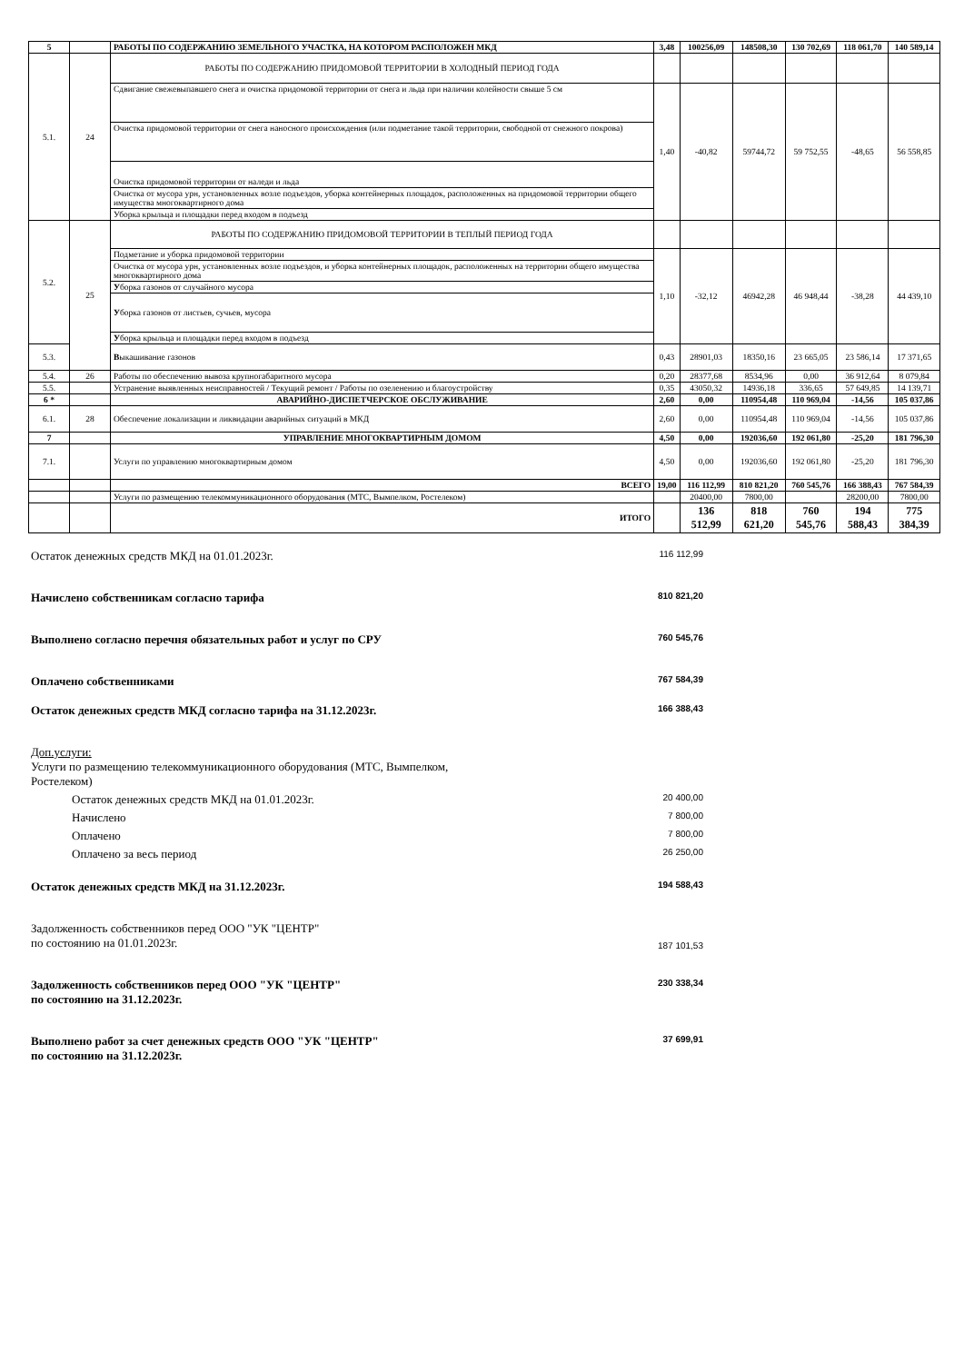| 5 | | РАБОТЫ ПО СОДЕРЖАНИЮ ЗЕМЕЛЬНОГО УЧАСТКА, НА КОТОРОМ РАСПОЛОЖЕН МКД | 3,48 | 100256,09 | 148508,30 | 130 702,69 | 118 061,70 | 140 589,14 |
| 5.1. | 24 | РАБОТЫ ПО СОДЕРЖАНИЮ ПРИДОМОВОЙ ТЕРРИТОРИИ В ХОЛОДНЫЙ ПЕРИОД ГОДА | | | | | | |
| | | Сдвигание свежевыпавшего снега и очистка придомовой территории от снега и льда при наличии колейности свыше 5 см | 1,40 | -40,82 | 59744,72 | 59 752,55 | -48,65 | 56 558,85 |
| | | Очистка придомовой территории от снега наносного происхождения (или подметание такой территории, свободной от снежного покрова) | | | | | | |
| | | Очистка придомовой территории от наледи и льда | | | | | | |
| | | Очистка от мусора урн, установленных возле подъездов, уборка контейнерных площадок, расположенных на придомовой территории общего имущества многоквартирного дома | | | | | | |
| | | Уборка крыльца и площадки перед входом в подъезд | | | | | | |
| 5.2. | 25 | РАБОТЫ ПО СОДЕРЖАНИЮ ПРИДОМОВОЙ ТЕРРИТОРИИ В ТЕПЛЫЙ ПЕРИОД ГОДА | | | | | | |
| | | Подметание и уборка придомовой территории | 1,10 | -32,12 | 46942,28 | 46 948,44 | -38,28 | 44 439,10 |
| | | Очистка от мусора урн, установленных возле подъездов, и уборка контейнерных площадок, расположенных на территории общего имущества многоквартирного дома | | | | | | |
| | | У борка газонов от случайного мусора | | | | | | |
| | | У борка газонов от листьев, сучьев, мусора | | | | | | |
| | | У борка крыльца и площадки перед входом в подъезд | | | | | | |
| 5.3. | | В ыкашивание газонов | 0,43 | 28901,03 | 18350,16 | 23 665,05 | 23 586,14 | 17 371,65 |
| 5.4. | 26 | Работы по обеспечению вывоза крупногабаритного мусора | 0,20 | 28377,68 | 8534,96 | 0,00 | 36 912,64 | 8 079,84 |
| 5.5. | | Устранение выявленных неисправностей / Текущий ремонт / Работы по озеленению и благоустройству | 0,35 | 43050,32 | 14936,18 | 336,65 | 57 649,85 | 14 139,71 |
| 6 * | | АВАРИЙНО-ДИСПЕТЧЕРСКОЕ ОБСЛУЖИВАНИЕ | 2,60 | 0,00 | 110954,48 | 110 969,04 | -14,56 | 105 037,86 |
| 6.1. | 28 | Обеспечение локализации и ликвидации аварийных ситуаций в МКД | 2,60 | 0,00 | 110954,48 | 110 969,04 | -14,56 | 105 037,86 |
| 7 | | УПРАВЛЕНИЕ МНОГОКВАРТИРНЫМ ДОМОМ | 4,50 | 0,00 | 192036,60 | 192 061,80 | -25,20 | 181 796,30 |
| 7.1. | | Услуги по управлению многоквартирным домом | 4,50 | 0,00 | 192036,60 | 192 061,80 | -25,20 | 181 796,30 |
| | | ВСЕГО | 19,00 | 116 112,99 | 810 821,20 | 760 545,76 | 166 388,43 | 767 584,39 |
| | | Услуги по размещению телекоммуникационного оборудования (МТС, Вымпелком, Ростелеком) | | 20400,00 | 7800,00 | | 28200,00 | 7800,00 |
| | | ИТОГО | | 136 512,99 | 818 621,20 | 760 545,76 | 194 588,43 | 775 384,39 |
Остаток денежных средств МКД на 01.01.2023г. 116 112,99
Начислено собственникам согласно тарифа 810 821,20
Выполнено согласно перечня обязательных работ и услуг по СРУ 760 545,76
Оплачено собственниками 767 584,39
Остаток денежных средств МКД согласно тарифа на 31.12.2023г. 166 388,43
Доп.услуги:
Услуги по размещению телекоммуникационного оборудования (МТС, Вымпелком, Ростелеком)
Остаток денежных средств МКД на 01.01.2023г. 20 400,00
Начислено 7 800,00
Оплачено 7 800,00
Оплачено за весь период 26 250,00
Остаток денежных средств МКД на 31.12.2023г. 194 588,43
Задолженность собственников перед ООО "УК "ЦЕНТР"
по состоянию на 01.01.2023г. 187 101,53
Задолженность собственников перед ООО "УК "ЦЕНТР"
по состоянию на 31.12.2023г. 230 338,34
Выполнено работ за счет денежных средств ООО "УК "ЦЕНТР"
по состоянию на 31.12.2023г. 37 699,91